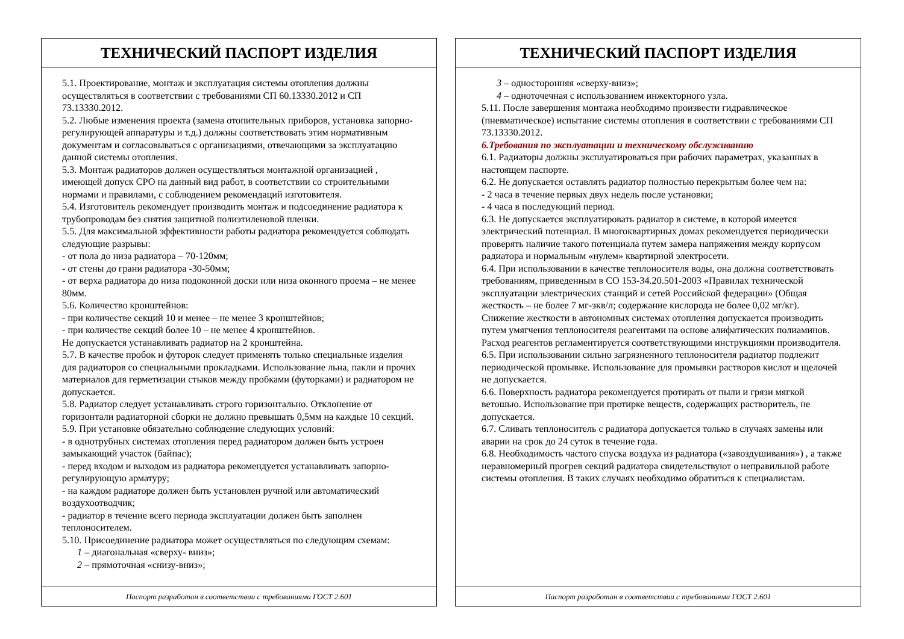ТЕХНИЧЕСКИЙ ПАСПОРТ ИЗДЕЛИЯ
5.1. Проектирование, монтаж и эксплуатация системы отопления должны осуществляться в соответствии с требованиями СП 60.13330.2012 и СП 73.13330.2012.
5.2. Любые изменения проекта (замена отопительных приборов, установка запорно-регулирующей аппаратуры и т.д.) должны соответствовать этим нормативным документам и согласовываться с организациями, отвечающими за эксплуатацию данной системы отопления.
5.3. Монтаж радиаторов должен осуществляться монтажной организацией , имеющей допуск СРО на данный вид работ, в соответствии со строительными нормами и правилами, с соблюдением рекомендаций изготовителя.
5.4. Изготовитель рекомендует производить монтаж и подсоединение радиатора к трубопроводам без снятия защитной полиэтиленовой пленки.
5.5. Для максимальной эффективности работы радиатора рекомендуется соблюдать следующие разрывы:
- от пола до низа радиатора – 70-120мм;
- от стены до грани радиатора -30-50мм;
- от верха радиатора до низа подоконной доски или низа оконного проема – не менее 80мм.
5.6. Количество кронштейнов:
- при количестве секций 10 и менее – не менее 3 кронштейнов;
- при количестве секций более 10 – не менее 4 кронштейнов.
Не допускается устанавливать радиатор на 2 кронштейна.
5.7. В качестве пробок и футорок следует применять только специальные изделия для радиаторов со специальными прокладками. Использование льна, пакли и прочих материалов для герметизации стыков между пробками (футорками) и радиатором не допускается.
5.8. Радиатор следует устанавливать строго горизонтально. Отклонение от горизонтали радиаторной сборки не должно превышать 0,5мм на каждые 10 секций.
5.9. При установке обязательно соблюдение следующих условий:
- в однотрубных системах отопления перед радиатором должен быть устроен замыкающий участок (байпас);
- перед входом и выходом из радиатора рекомендуется устанавливать запорно-регулирующую арматуру;
- на каждом радиаторе должен быть установлен ручной или автоматический воздухоотводчик;
- радиатор в течение всего периода эксплуатации должен быть заполнен теплоносителем.
5.10. Присоединение радиатора может осуществляться по следующим схемам:
1 – диагональная «сверху- вниз»;
2 – прямоточная «снизу-вниз»;
Паспорт разработан в соответствии с требованиями ГОСТ 2.601
ТЕХНИЧЕСКИЙ ПАСПОРТ ИЗДЕЛИЯ
3 – односторонняя «сверху-вниз»;
4 – одноточечная с использованием инжекторного узла.
5.11. После завершения монтажа необходимо произвести гидравлическое (пневматическое) испытание системы отопления в соответствии с требованиями СП 73.13330.2012.
6.Требования по эксплуатации и техническому обслуживанию
6.1. Радиаторы должны эксплуатироваться при рабочих параметрах, указанных в настоящем паспорте.
6.2. Не допускается оставлять радиатор полностью перекрытым более чем на:
- 2 часа в течение первых двух недель после установки;
- 4 часа в последующий период.
6.3. Не допускается эксплуатировать радиатор в системе, в которой имеется электрический потенциал. В многоквартирных домах рекомендуется периодически проверять наличие такого потенциала путем замера напряжения между корпусом радиатора и нормальным «нулем» квартирной электросети.
6.4. При использовании в качестве теплоносителя воды, она должна соответствовать требованиям, приведенным в СО 153-34.20.501-2003 «Правилах технической эксплуатации электрических станций и сетей Российской федерации» (Общая жесткость – не более 7 мг-экв/л; содержание кислорода не более 0,02 мг/кг). Снижение жесткости в автономных системах отопления допускается производить путем умягчения теплоносителя реагентами на основе алифатических полиаминов. Расход реагентов регламентируется соответствующими инструкциями производителя.
6.5. При использовании сильно загрязненного теплоносителя радиатор подлежит периодической промывке. Использование для промывки растворов кислот и щелочей не допускается.
6.6. Поверхность радиатора рекомендуется протирать от пыли и грязи мягкой ветошью. Использование при протирке веществ, содержащих растворитель, не допускается.
6.7. Сливать теплоноситель с радиатора допускается только в случаях замены или аварии на срок до 24 суток в течение года.
6.8. Необходимость частого спуска воздуха из радиатора («завоздушивания») , а также неравномерный прогрев секций радиатора свидетельствуют о неправильной работе системы отопления. В таких случаях необходимо обратиться к специалистам.
Паспорт разработан в соответствии с требованиями ГОСТ 2.601